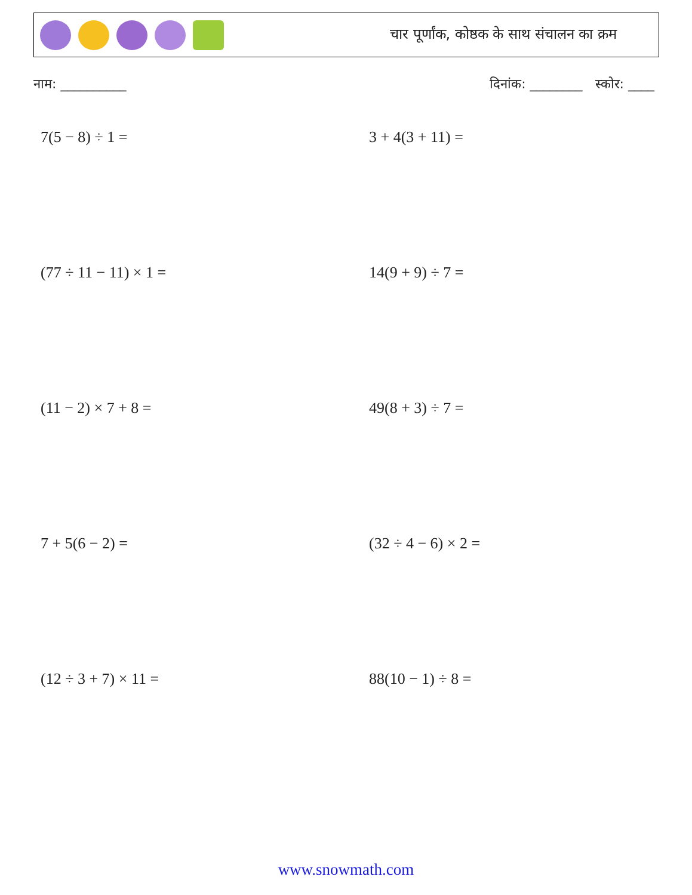चार पूर्णांक, कोष्ठक के साथ संचालन का क्रम
नाम: __________ दिनांक: ________ स्कोर: ____
7(5 − 8) ÷ 1 =
3 + 4(3 + 11) =
(77 ÷ 11 − 11) × 1 =
14(9 + 9) ÷ 7 =
(11 − 2) × 7 + 8 =
49(8 + 3) ÷ 7 =
7 + 5(6 − 2) =
(32 ÷ 4 − 6) × 2 =
(12 ÷ 3 + 7) × 11 =
88(10 − 1) ÷ 8 =
www.snowmath.com